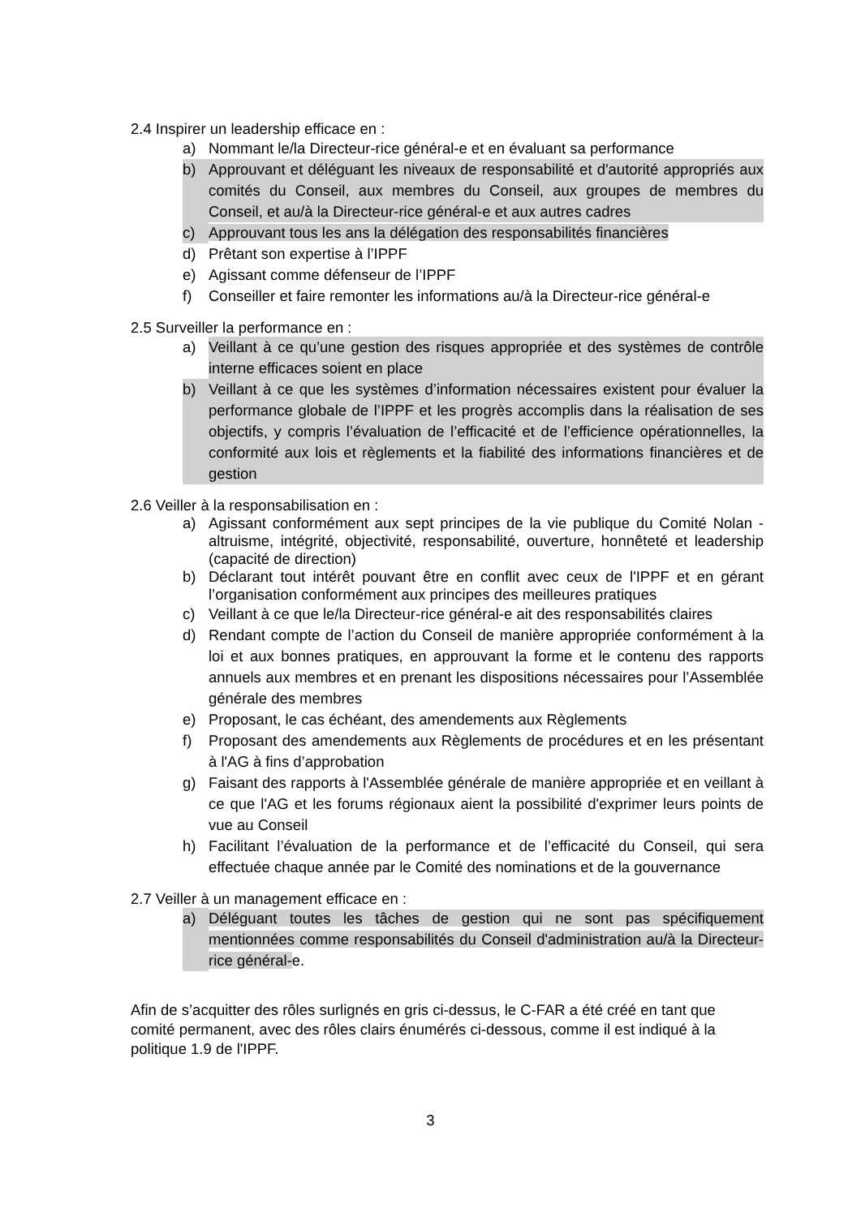2.4 Inspirer un leadership efficace en :
a) Nommant le/la Directeur-rice général-e et en évaluant sa performance
b) Approuvant et déléguant les niveaux de responsabilité et d'autorité appropriés aux comités du Conseil, aux membres du Conseil, aux groupes de membres du Conseil, et au/à la Directeur-rice général-e et aux autres cadres
c) Approuvant tous les ans la délégation des responsabilités financières
d) Prêtant son expertise à l’IPPF
e) Agissant comme défenseur de l’IPPF
f) Conseiller et faire remonter les informations au/à la Directeur-rice général-e
2.5 Surveiller la performance en :
a) Veillant à ce qu’une gestion des risques appropriée et des systèmes de contrôle interne efficaces soient en place
b) Veillant à ce que les systèmes d’information nécessaires existent pour évaluer la performance globale de l’IPPF et les progrès accomplis dans la réalisation de ses objectifs, y compris l’évaluation de l’efficacité et de l’efficience opérationnelles, la conformité aux lois et règlements et la fiabilité des informations financières et de gestion
2.6 Veiller à la responsabilisation en :
a) Agissant conformément aux sept principes de la vie publique du Comité Nolan - altruisme, intégrité, objectivité, responsabilité, ouverture, honnêteté et leadership (capacité de direction)
b) Déclarant tout intérêt pouvant être en conflit avec ceux de l'IPPF et en gérant l’organisation conformément aux principes des meilleures pratiques
c) Veillant à ce que le/la Directeur-rice général-e ait des responsabilités claires
d) Rendant compte de l’action du Conseil de manière appropriée conformément à la loi et aux bonnes pratiques, en approuvant la forme et le contenu des rapports annuels aux membres et en prenant les dispositions nécessaires pour l’Assemblée générale des membres
e) Proposant, le cas échéant, des amendements aux Règlements
f) Proposant des amendements aux Règlements de procédures et en les présentant à l'AG à fins d’approbation
g) Faisant des rapports à l'Assemblée générale de manière appropriée et en veillant à ce que l'AG et les forums régionaux aient la possibilité d'exprimer leurs points de vue au Conseil
h) Facilitant l’évaluation de la performance et de l’efficacité du Conseil, qui sera effectuée chaque année par le Comité des nominations et de la gouvernance
2.7 Veiller à un management efficace en :
a) Déléguant toutes les tâches de gestion qui ne sont pas spécifiquement mentionnées comme responsabilités du Conseil d'administration au/à la Directeur-rice général-e.
Afin de s’acquitter des rôles surlignés en gris ci-dessus, le C-FAR a été créé en tant que comité permanent, avec des rôles clairs énumérés ci-dessous, comme il est indiqué à la politique 1.9 de l'IPPF.
3